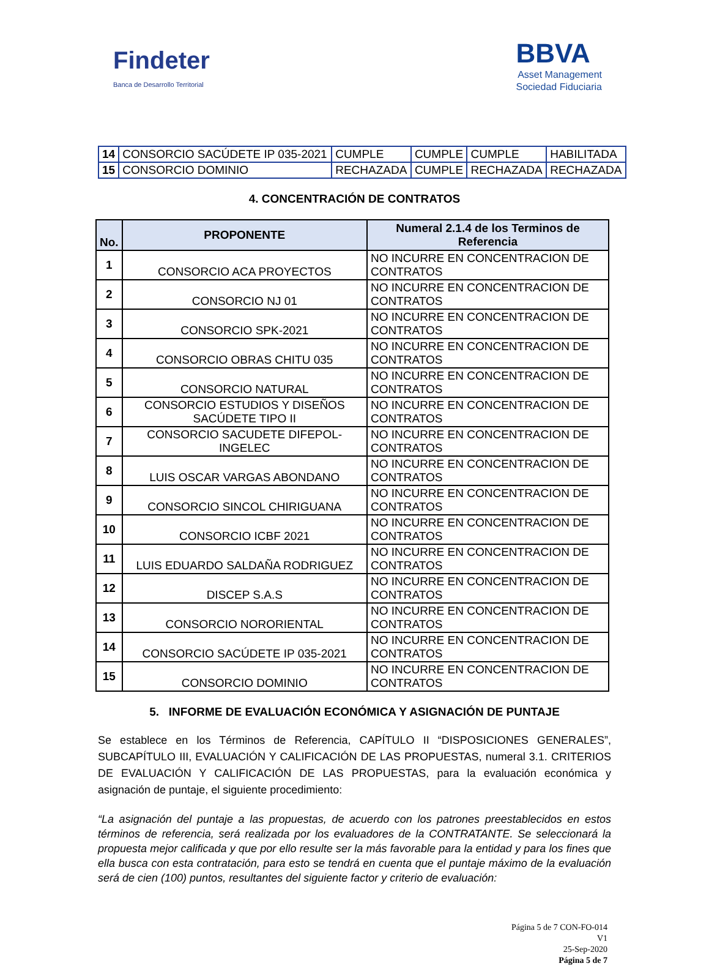Findeter
Banca de Desarrollo Territorial
BBVA
Asset Management
Sociedad Fiduciaria
| 14 | CONSORCIO SACÚDETE IP 035-2021 | CUMPLE | CUMPLE | CUMPLE | HABILITADA |
| 15 | CONSORCIO DOMINIO | RECHAZADA | CUMPLE | RECHAZADA | RECHAZADA |
4. CONCENTRACIÓN DE CONTRATOS
| No. | PROPONENTE | Numeral 2.1.4 de los Terminos de Referencia |
| --- | --- | --- |
| 1 | CONSORCIO ACA PROYECTOS | NO INCURRE EN CONCENTRACION DE CONTRATOS |
| 2 | CONSORCIO NJ 01 | NO INCURRE EN CONCENTRACION DE CONTRATOS |
| 3 | CONSORCIO SPK-2021 | NO INCURRE EN CONCENTRACION DE CONTRATOS |
| 4 | CONSORCIO OBRAS CHITU 035 | NO INCURRE EN CONCENTRACION DE CONTRATOS |
| 5 | CONSORCIO NATURAL | NO INCURRE EN CONCENTRACION DE CONTRATOS |
| 6 | CONSORCIO ESTUDIOS Y DISEÑOS SACÚDETE TIPO II | NO INCURRE EN CONCENTRACION DE CONTRATOS |
| 7 | CONSORCIO SACUDETE DIFEPOL-INGELEC | NO INCURRE EN CONCENTRACION DE CONTRATOS |
| 8 | LUIS OSCAR VARGAS ABONDANO | NO INCURRE EN CONCENTRACION DE CONTRATOS |
| 9 | CONSORCIO SINCOL CHIRIGUANA | NO INCURRE EN CONCENTRACION DE CONTRATOS |
| 10 | CONSORCIO ICBF 2021 | NO INCURRE EN CONCENTRACION DE CONTRATOS |
| 11 | LUIS EDUARDO SALDAÑA RODRIGUEZ | NO INCURRE EN CONCENTRACION DE CONTRATOS |
| 12 | DISCEP S.A.S | NO INCURRE EN CONCENTRACION DE CONTRATOS |
| 13 | CONSORCIO NORORIENTAL | NO INCURRE EN CONCENTRACION DE CONTRATOS |
| 14 | CONSORCIO SACÚDETE IP 035-2021 | NO INCURRE EN CONCENTRACION DE CONTRATOS |
| 15 | CONSORCIO DOMINIO | NO INCURRE EN CONCENTRACION DE CONTRATOS |
5. INFORME DE EVALUACIÓN ECONÓMICA Y ASIGNACIÓN DE PUNTAJE
Se establece en los Términos de Referencia, CAPÍTULO II “DISPOSICIONES GENERALES”, SUBCAPÍTULO III, EVALUACIÓN Y CALIFICACIÓN DE LAS PROPUESTAS, numeral 3.1. CRITERIOS DE EVALUACIÓN Y CALIFICACIÓN DE LAS PROPUESTAS, para la evaluación económica y asignación de puntaje, el siguiente procedimiento:
“La asignación del puntaje a las propuestas, de acuerdo con los patrones preestablecidos en estos términos de referencia, será realizada por los evaluadores de la CONTRATANTE. Se seleccionará la propuesta mejor calificada y que por ello resulte ser la más favorable para la entidad y para los fines que ella busca con esta contratación, para esto se tendrá en cuenta que el puntaje máximo de la evaluación será de cien (100) puntos, resultantes del siguiente factor y criterio de evaluación:
Página 5 de 7 CON-FO-014
V1
25-Sep-2020
Página 5 de 7